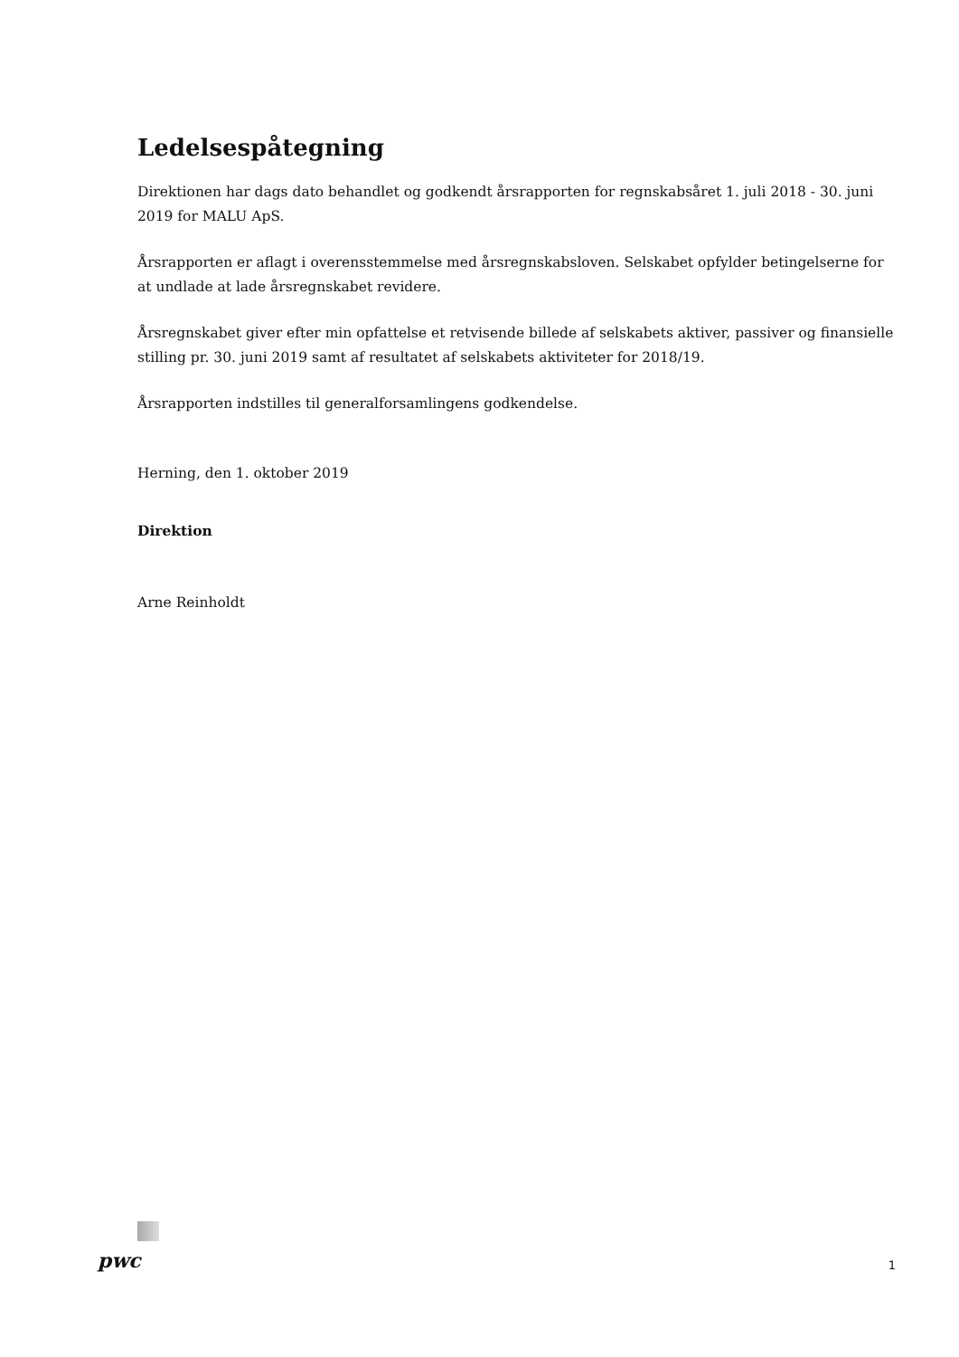Ledelsespåtegning
Direktionen har dags dato behandlet og godkendt årsrapporten for regnskabsåret 1. juli 2018 - 30. juni 2019 for MALU ApS.
Årsrapporten er aflagt i overensstemmelse med årsregnskabsloven. Selskabet opfylder betingelserne for at undlade at lade årsregnskabet revidere.
Årsregnskabet giver efter min opfattelse et retvisende billede af selskabets aktiver, passiver og finansielle stilling pr. 30. juni 2019 samt af resultatet af selskabets aktiviteter for 2018/19.
Årsrapporten indstilles til generalforsamlingens godkendelse.
Herning, den 1. oktober 2019
Direktion
Arne Reinholdt
pwc
1